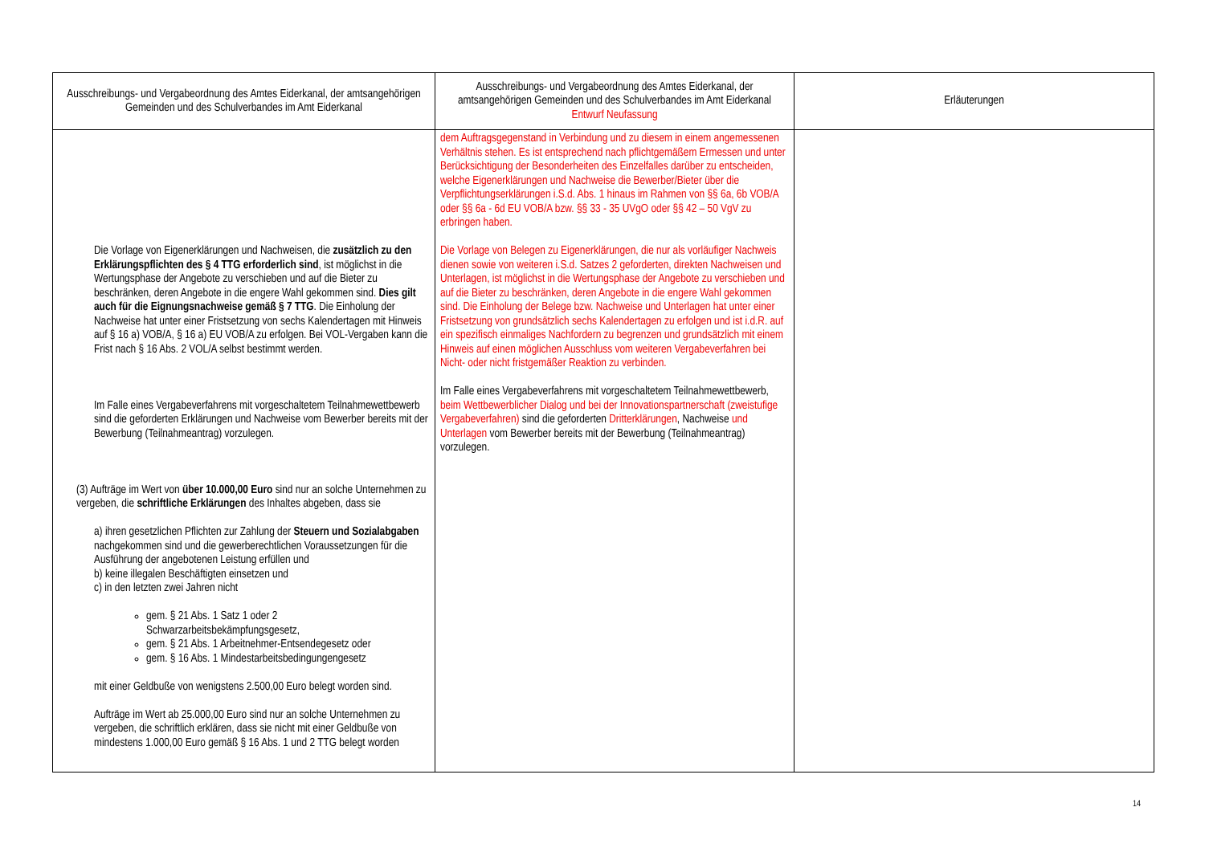| Ausschreibungs- und Vergabeordnung des Amtes Eiderkanal, der amtsangehörigen Gemeinden und des Schulverbandes im Amt Eiderkanal | Ausschreibungs- und Vergabeordnung des Amtes Eiderkanal, der amtsangehörigen Gemeinden und des Schulverbandes im Amt Eiderkanal Entwurf Neufassung | Erläuterungen |
| --- | --- | --- |
| Die Vorlage von Eigenerklärungen und Nachweisen, die zusätzlich zu den Erklärungspflichten des § 4 TTG erforderlich sind , ist möglichst in die Wertungsphase der Angebote zu verschieben und auf die Bieter zu beschränken, deren Angebote in die engere Wahl gekommen sind. Dies gilt auch für die Eignungsnachweise gemäß § 7 TTG . Die Einholung der Nachweise hat unter einer Fristsetzung von sechs Kalendertagen mit Hinweis auf § 16 a) VOB/A, § 16 a) EU VOB/A zu erfolgen. Bei VOL-Vergaben kann die Frist nach § 16 Abs. 2 VOL/A selbst bestimmt werden. Im Falle eines Vergabeverfahrens mit vorgeschaltetem Teilnahmewettbewerb sind die geforderten Erklärungen und Nachweise vom Bewerber bereits mit der Bewerbung (Teilnahmeantrag) vorzulegen. (3) Aufträge im Wert von über 10.000,00 Euro sind nur an solche Unternehmen zu vergeben, die schriftliche Erklärungen des Inhaltes abgeben, dass sie a) ihren gesetzlichen Pflichten zur Zahlung der Steuern und Sozialabgaben nachgekommen sind und die gewerberechtlichen Voraussetzungen für die Ausführung der angebotenen Leistung erfüllen und b) keine illegalen Beschäftigten einsetzen und c) in den letzten zwei Jahren nicht gem. § 21 Abs. 1 Satz 1 oder 2 Schwarzarbeitsbekämpfungsgesetz, gem. § 21 Abs. 1 Arbeitnehmer-Entsendegesetz oder gem. § 16 Abs. 1 Mindestarbeitsbedingungengesetz mit einer Geldbuße von wenigstens 2.500,00 Euro belegt worden sind. Aufträge im Wert ab 25.000,00 Euro sind nur an solche Unternehmen zu vergeben, die schriftlich erklären, dass sie nicht mit einer Geldbuße von mindestens 1.000,00 Euro gemäß § 16 Abs. 1 und 2 TTG belegt worden | dem Auftragsgegenstand in Verbindung und zu diesem in einem angemessenen Verhältnis stehen. Es ist entsprechend nach pflichtgemäßem Ermessen und unter Berücksichtigung der Besonderheiten des Einzelfalles darüber zu entscheiden, welche Eigenerklärungen und Nachweise die Bewerber/Bieter über die Verpflichtungserklärungen i.S.d. Abs. 1 hinaus im Rahmen von §§ 6a, 6b VOB/A oder §§ 6a - 6d EU VOB/A bzw. §§ 33 - 35 UVgO oder §§ 42 – 50 VgV zu erbringen haben. Die Vorlage von Belegen zu Eigenerklärungen, die nur als vorläufiger Nachweis dienen sowie von weiteren i.S.d. Satzes 2 geforderten, direkten Nachweisen und Unterlagen, ist möglichst in die Wertungsphase der Angebote zu verschieben und auf die Bieter zu beschränken, deren Angebote in die engere Wahl gekommen sind. Die Einholung der Belege bzw. Nachweise und Unterlagen hat unter einer Fristsetzung von grundsätzlich sechs Kalendertagen zu erfolgen und ist i.d.R. auf ein spezifisch einmaliges Nachfordern zu begrenzen und grundsätzlich mit einem Hinweis auf einen möglichen Ausschluss vom weiteren Vergabeverfahren bei Nicht- oder nicht fristgemäßer Reaktion zu verbinden. Im Falle eines Vergabeverfahrens mit vorgeschaltetem Teilnahmewettbewerb, beim Wettbewerblicher Dialog und bei der Innovationspartnerschaft (zweistufige Vergabeverfahren) sind die geforderten Dritterklärungen , Nachweise und Unterlagen vom Bewerber bereits mit der Bewerbung (Teilnahmeantrag) vorzulegen. | |
14